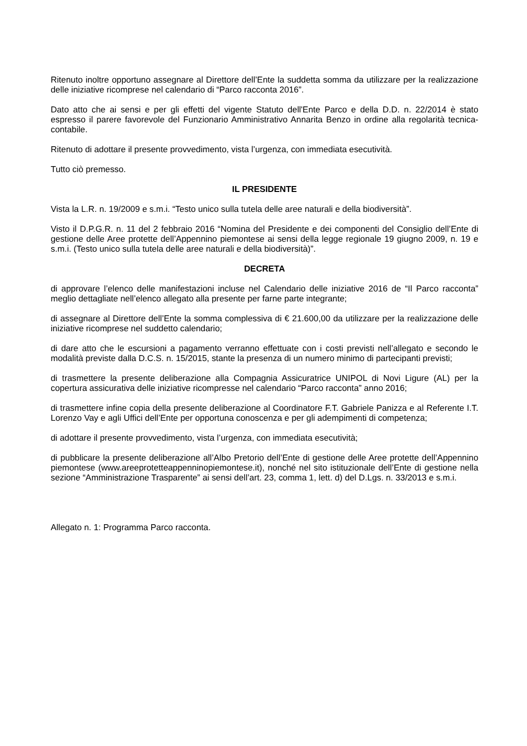Ritenuto inoltre opportuno assegnare al Direttore dell’Ente la suddetta somma da utilizzare per la realizzazione delle iniziative ricomprese nel calendario di “Parco racconta 2016”.
Dato atto che ai sensi e per gli effetti del vigente Statuto dell'Ente Parco e della D.D. n. 22/2014 è stato espresso il parere favorevole del Funzionario Amministrativo Annarita Benzo in ordine alla regolarità tecnica-contabile.
Ritenuto di adottare il presente provvedimento, vista l’urgenza, con immediata esecutività.
Tutto ciò premesso.
IL PRESIDENTE
Vista la L.R. n. 19/2009 e s.m.i. “Testo unico sulla tutela delle aree naturali e della biodiversità”.
Visto il D.P.G.R. n. 11 del 2 febbraio 2016 “Nomina del Presidente e dei componenti del Consiglio dell’Ente di gestione delle Aree protette dell’Appennino piemontese ai sensi della legge regionale 19 giugno 2009, n. 19 e s.m.i. (Testo unico sulla tutela delle aree naturali e della biodiversità)”.
DECRETA
di approvare l’elenco delle manifestazioni incluse nel Calendario delle iniziative 2016 de “Il Parco racconta” meglio dettagliate nell’elenco allegato alla presente per farne parte integrante;
di assegnare al Direttore dell’Ente la somma complessiva di € 21.600,00 da utilizzare per la realizzazione delle iniziative ricomprese nel suddetto calendario;
di dare atto che le escursioni a pagamento verranno effettuate con i costi previsti nell’allegato e secondo le modalità previste dalla D.C.S. n. 15/2015, stante la presenza di un numero minimo di partecipanti previsti;
di trasmettere la presente deliberazione alla Compagnia Assicuratrice UNIPOL di Novi Ligure (AL) per la copertura assicurativa delle iniziative ricompresse nel calendario “Parco racconta” anno 2016;
di trasmettere infine copia della presente deliberazione al Coordinatore F.T. Gabriele Panizza e al Referente I.T. Lorenzo Vay e agli Uffici dell’Ente per opportuna conoscenza e per gli adempimenti di competenza;
di adottare il presente provvedimento, vista l’urgenza, con immediata esecutività;
di pubblicare la presente deliberazione all’Albo Pretorio dell’Ente di gestione delle Aree protette dell’Appennino piemontese (www.areeprotetteappenninopiemontese.it), nonché nel sito istituzionale dell’Ente di gestione nella sezione “Amministrazione Trasparente” ai sensi dell’art. 23, comma 1, lett. d) del D.Lgs. n. 33/2013 e s.m.i.
Allegato n. 1: Programma Parco racconta.